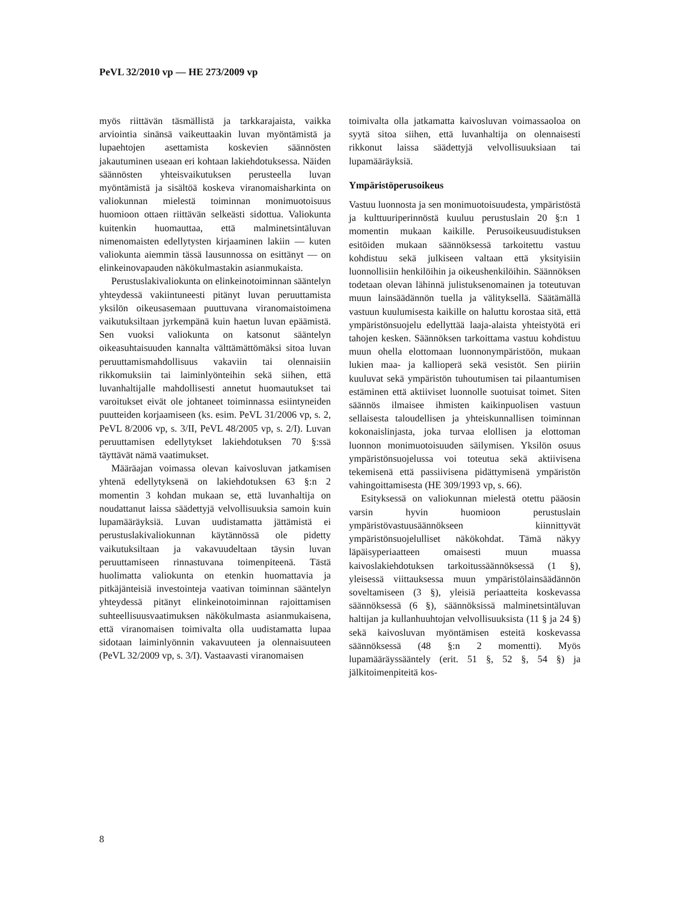PeVL 32/2010 vp — HE 273/2009 vp
myös riittävän täsmällistä ja tarkkarajaista, vaikka arviointia sinänsä vaikeuttaakin luvan myöntämistä ja lupaehtojen asettamista koskevien säännösten jakautuminen useaan eri kohtaan lakiehdotuksessa. Näiden säännösten yhteisvaikutuksen perusteella luvan myöntämistä ja sisältöä koskeva viranomaisharkinta on valiokunnan mielestä toiminnan monimuotoisuus huomioon ottaen riittävän selkeästi sidottua. Valiokunta kuitenkin huomauttaa, että malminetsintäluvan nimenomaisten edellytysten kirjaaminen lakiin — kuten valiokunta aiemmin tässä lausunnossa on esittänyt — on elinkeinovapauden näkökulmastakin asianmukaista.
Perustuslakivaliokunta on elinkeinotoiminnan sääntelyn yhteydessä vakiintuneesti pitänyt luvan peruuttamista yksilön oikeusasemaan puuttuvana viranomaistoimena vaikutuksiltaan jyrkempänä kuin haetun luvan epäämistä. Sen vuoksi valiokunta on katsonut sääntelyn oikeasuhtaisuuden kannalta välttämättömäksi sitoa luvan peruuttamismahdollisuus vakaviin tai olennaisiin rikkomuksiin tai laiminlyönteihin sekä siihen, että luvanhaltijalle mahdollisesti annetut huomautukset tai varoitukset eivät ole johtaneet toiminnassa esiintyneiden puutteiden korjaamiseen (ks. esim. PeVL 31/2006 vp, s. 2, PeVL 8/2006 vp, s. 3/II, PeVL 48/2005 vp, s. 2/I). Luvan peruuttamisen edellytykset lakiehdotuksen 70 §:ssä täyttävät nämä vaatimukset.
Määräajan voimassa olevan kaivosluvan jatkamisen yhtenä edellytyksenä on lakiehdotuksen 63 §:n 2 momentin 3 kohdan mukaan se, että luvanhaltija on noudattanut laissa säädettyjä velvollisuuksia samoin kuin lupamääräyksiä. Luvan uudistamatta jättämistä ei perustuslakivaliokunnan käytännössä ole pidetty vaikutuksiltaan ja vakavuudeltaan täysin luvan peruuttamiseen rinnastuvana toimenpiteenä. Tästä huolimatta valiokunta on etenkin huomattavia ja pitkäjänteisiä investointeja vaativan toiminnan sääntelyn yhteydessä pitänyt elinkeinotoiminnan rajoittamisen suhteellisuusvaatimuksen näkökulmasta asianmukaisena, että viranomaisen toimivalta olla uudistamatta lupaa sidotaan laiminlyönnin vakavuuteen ja olennaisuuteen (PeVL 32/2009 vp, s. 3/I). Vastaavasti viranomaisen
toimivalta olla jatkamatta kaivosluvan voimassaoloa on syytä sitoa siihen, että luvanhaltija on olennaisesti rikkonut laissa säädettyjä velvollisuuksiaan tai lupamääräyksiä.
Ympäristöperusoikeus
Vastuu luonnosta ja sen monimuotoisuudesta, ympäristöstä ja kulttuuriperinnöstä kuuluu perustuslain 20 §:n 1 momentin mukaan kaikille. Perusoikeusuudistuksen esitöiden mukaan säännöksessä tarkoitettu vastuu kohdistuu sekä julkiseen valtaan että yksityisiin luonnollisiin henkilöihin ja oikeushenkilöihin. Säännöksen todetaan olevan lähinnä julistuksenomainen ja toteutuvan muun lainsäädännön tuella ja välityksellä. Säätämällä vastuun kuulumisesta kaikille on haluttu korostaa sitä, että ympäristönsuojelu edellyttää laaja-alaista yhteistyötä eri tahojen kesken. Säännöksen tarkoittama vastuu kohdistuu muun ohella elottomaan luonnonympäristöön, mukaan lukien maa- ja kallioperä sekä vesistöt. Sen piiriin kuuluvat sekä ympäristön tuhoutumisen tai pilaantumisen estäminen että aktiiviset luonnolle suotuisat toimet. Siten säännös ilmaisee ihmisten kaikinpuolisen vastuun sellaisesta taloudellisen ja yhteiskunnallisen toiminnan kokonaislinjasta, joka turvaa elollisen ja elottoman luonnon monimuotoisuuden säilymisen. Yksilön osuus ympäristönsuojelussa voi toteutua sekä aktiivisena tekemisenä että passiivisena pidättymisenä ympäristön vahingoittamisesta (HE 309/1993 vp, s. 66).
Esityksessä on valiokunnan mielestä otettu pääosin varsin hyvin huomioon perustuslain ympäristövastuusäännökseen kiinnittyvät ympäristönsuojelulliset näkökohdat. Tämä näkyy läpäisyperiaatteen omaisesti muun muassa kaivoslakiehdotuksen tarkoitussäännöksessä (1 §), yleisessä viittauksessa muun ympäristölainsäädännön soveltamiseen (3 §), yleisiä periaatteita koskevassa säännöksessä (6 §), säännöksissä malminetsintäluvan haltijan ja kullanhuuhtojan velvollisuuksista (11 § ja 24 §) sekä kaivosluvan myöntämisen esteitä koskevassa säännöksessä (48 §:n 2 momentti). Myös lupamääräyssääntely (erit. 51 §, 52 §, 54 §) ja jälkitoimenpiteitä kos-
8